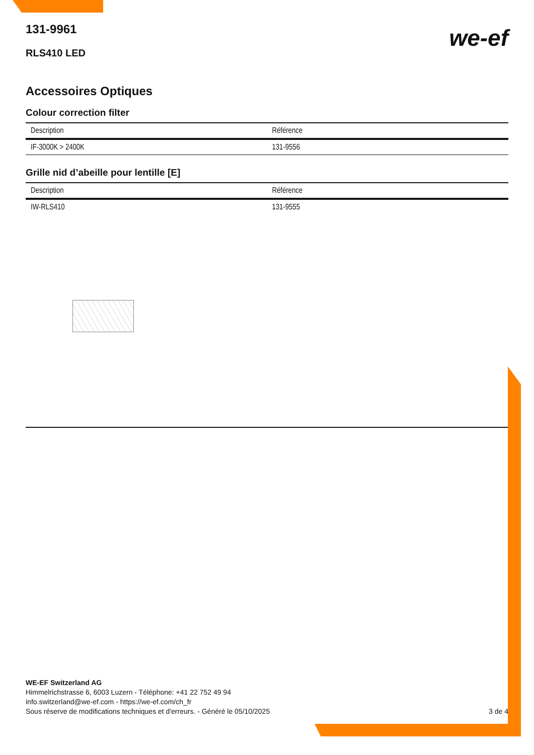we-ef
131-9961
RLS410 LED
Accessoires Optiques
Colour correction filter
| Description | Référence |
| --- | --- |
| IF-3000K > 2400K | 131-9556 |
Grille nid d’abeille pour lentille [E]
| Description | Référence |
| --- | --- |
| IW-RLS410 | 131-9555 |
WE-EF Switzerland AG
Himmelrichstrasse 6, 6003 Luzern - Téléphone: +41 22 752 49 94
info.switzerland@we-ef.com - https://we-ef.com/ch_fr
3 de 4 Sous réserve de modifications techniques et d'erreurs. - Généré le 05/10/2025